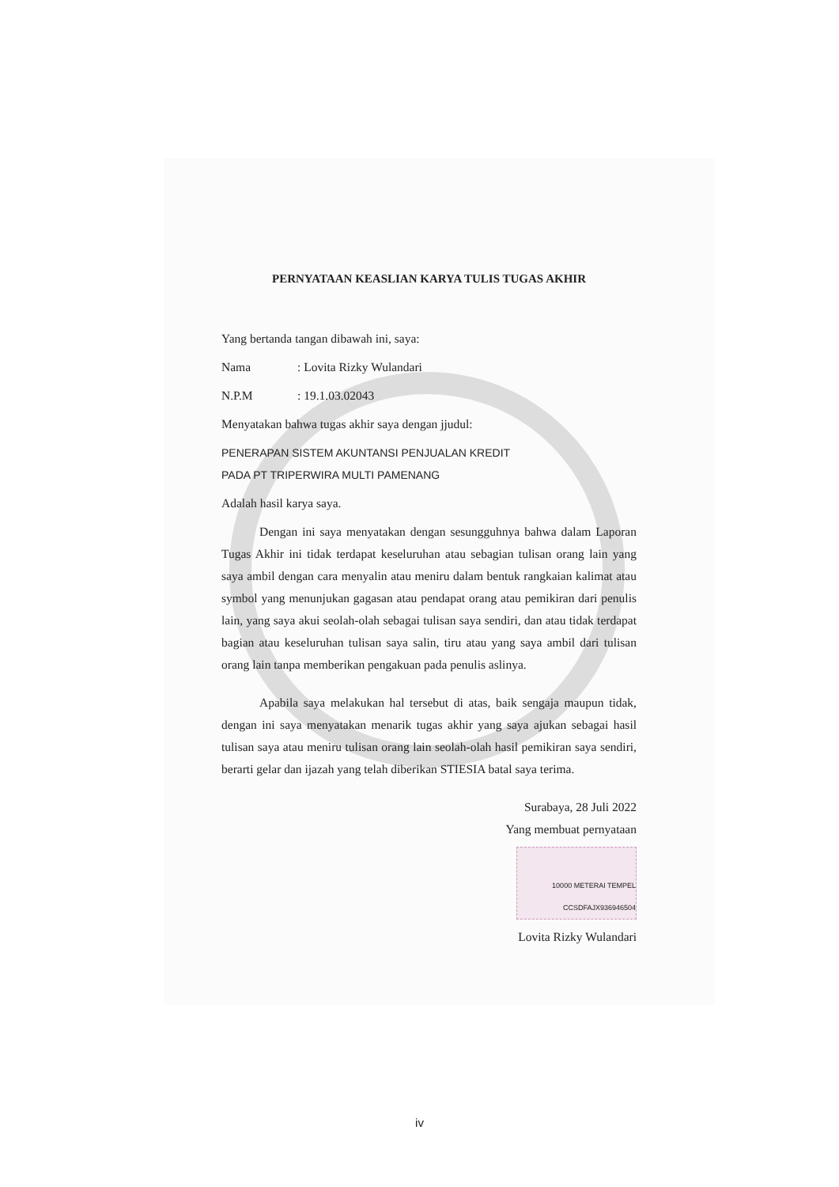PERNYATAAN KEASLIAN KARYA TULIS TUGAS AKHIR
Yang bertanda tangan dibawah ini, saya:
Nama : Lovita Rizky Wulandari
N.P.M : 19.1.03.02043
Menyatakan bahwa tugas akhir saya dengan jjudul:
PENERAPAN SISTEM AKUNTANSI PENJUALAN KREDIT
PADA PT TRIPERWIRA MULTI PAMENANG
Adalah hasil karya saya.
Dengan ini saya menyatakan dengan sesungguhnya bahwa dalam Laporan Tugas Akhir ini tidak terdapat keseluruhan atau sebagian tulisan orang lain yang saya ambil dengan cara menyalin atau meniru dalam bentuk rangkaian kalimat atau symbol yang menunjukan gagasan atau pendapat orang atau pemikiran dari penulis lain, yang saya akui seolah-olah sebagai tulisan saya sendiri, dan atau tidak terdapat bagian atau keseluruhan tulisan saya salin, tiru atau yang saya ambil dari tulisan orang lain tanpa memberikan pengakuan pada penulis aslinya.
Apabila saya melakukan hal tersebut di atas, baik sengaja maupun tidak, dengan ini saya menyatakan menarik tugas akhir yang saya ajukan sebagai hasil tulisan saya atau meniru tulisan orang lain seolah-olah hasil pemikiran saya sendiri, berarti gelar dan ijazah yang telah diberikan STIESIA batal saya terima.
Surabaya, 28 Juli 2022
Yang membuat pernyataan
10000 METERAI TEMPEL CCSDFAJX936946504
Lovita Rizky Wulandari
iv